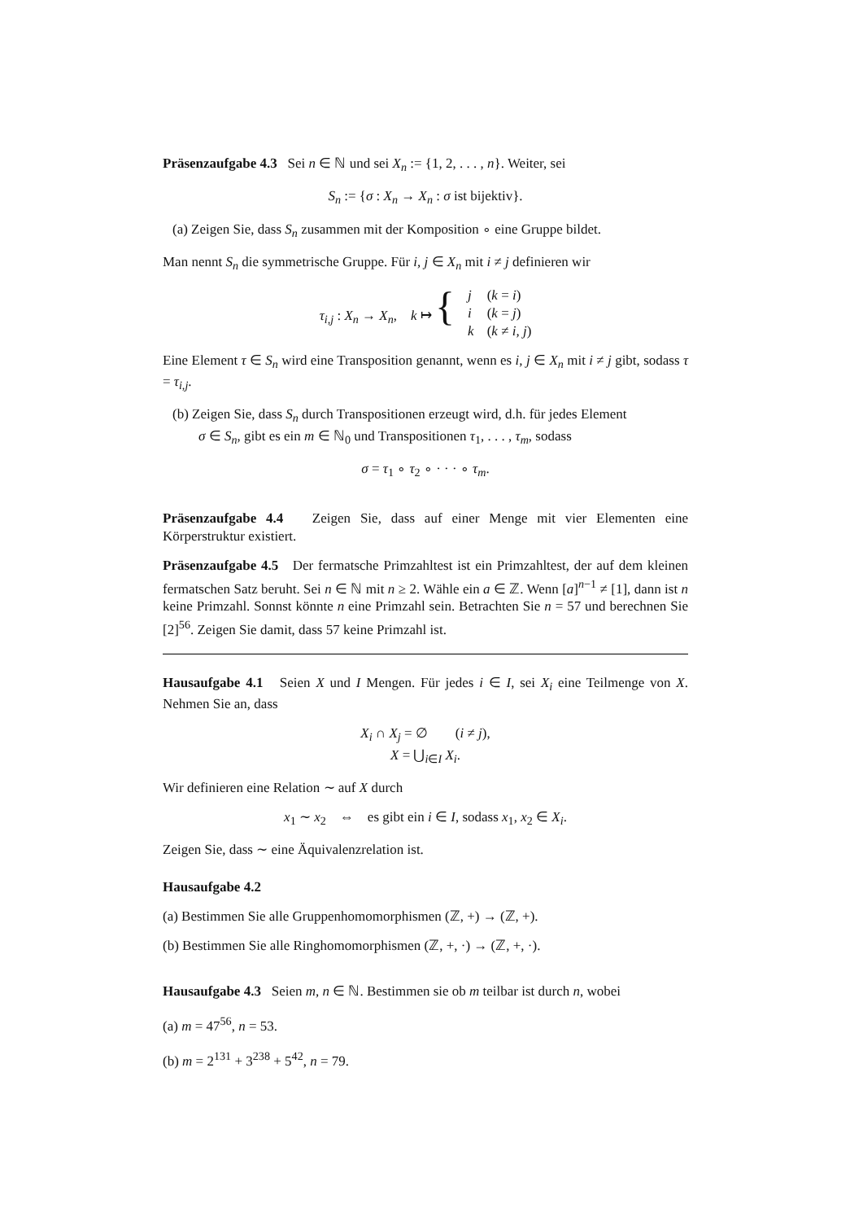Präsenzaufgabe 4.3 Sei n ∈ ℕ und sei X<sub>n</sub> := {1, 2, . . . , n}. Weiter, sei
S<sub>n</sub> := {σ : X<sub>n</sub> → X<sub>n</sub> : σ ist bijektiv}.
(a) Zeigen Sie, dass S<sub>n</sub> zusammen mit der Komposition ∘ eine Gruppe bildet.
Man nennt S<sub>n</sub> die symmetrische Gruppe. Für i, j ∈ X<sub>n</sub> mit i ≠ j definieren wir
| τ<sub>i,j</sub> : X<sub>n</sub> → X<sub>n</sub> , k ↦ { | j | ( k = i ) |
| | i | ( k = j ) |
| | k | ( k ≠ i, j ) |
Eine Element τ ∈ S<sub>n</sub> wird eine Transposition genannt, wenn es i, j ∈ X<sub>n</sub> mit i ≠ j gibt, sodass τ = τ<sub>i,j</sub>.
(b) Zeigen Sie, dass S<sub>n</sub> durch Transpositionen erzeugt wird, d.h. für jedes Element
σ ∈ S<sub>n</sub>, gibt es ein m ∈ ℕ<sub>0</sub> und Transpositionen τ<sub>1</sub>, . . . , τ<sub>m</sub>, sodass
σ = τ<sub>1</sub> ∘ τ<sub>2</sub> ∘ · · · ∘ τ<sub>m</sub>.
Präsenzaufgabe 4.4 Zeigen Sie, dass auf einer Menge mit vier Elementen eine Körperstruktur existiert.
Präsenzaufgabe 4.5 Der fermatsche Primzahltest ist ein Primzahltest, der auf dem kleinen fermatschen Satz beruht. Sei n ∈ ℕ mit n ≥ 2. Wähle ein a ∈ ℤ. Wenn [a]<sup>n−1</sup> ≠ [1], dann ist n keine Primzahl. Sonnst könnte n eine Primzahl sein. Betrachten Sie n = 57 und berechnen Sie [2]<sup>56</sup>. Zeigen Sie damit, dass 57 keine Primzahl ist.
Hausaufgabe 4.1 Seien X und I Mengen. Für jedes i ∈ I, sei X<sub>i</sub> eine Teilmenge von X. Nehmen Sie an, dass
X<sub>i</sub> ∩ X<sub>j</sub> = ∅ (i ≠ j),
X = ⋃<sub>i∈I</sub> X<sub>i</sub>.
Wir definieren eine Relation ∼ auf X durch
x<sub>1</sub> ∼ x<sub>2</sub> ⇔ es gibt ein i ∈ I, sodass x<sub>1</sub>, x<sub>2</sub> ∈ X<sub>i</sub>.
Zeigen Sie, dass ∼ eine Äquivalenzrelation ist.
Hausaufgabe 4.2
(a) Bestimmen Sie alle Gruppenhomomorphismen (ℤ, +) → (ℤ, +).
(b) Bestimmen Sie alle Ringhomomorphismen (ℤ, +, ·) → (ℤ, +, ·).
Hausaufgabe 4.3 Seien m, n ∈ ℕ. Bestimmen sie ob m teilbar ist durch n, wobei
(a) m = 47<sup>56</sup>, n = 53.
(b) m = 2<sup>131</sup> + 3<sup>238</sup> + 5<sup>42</sup>, n = 79.